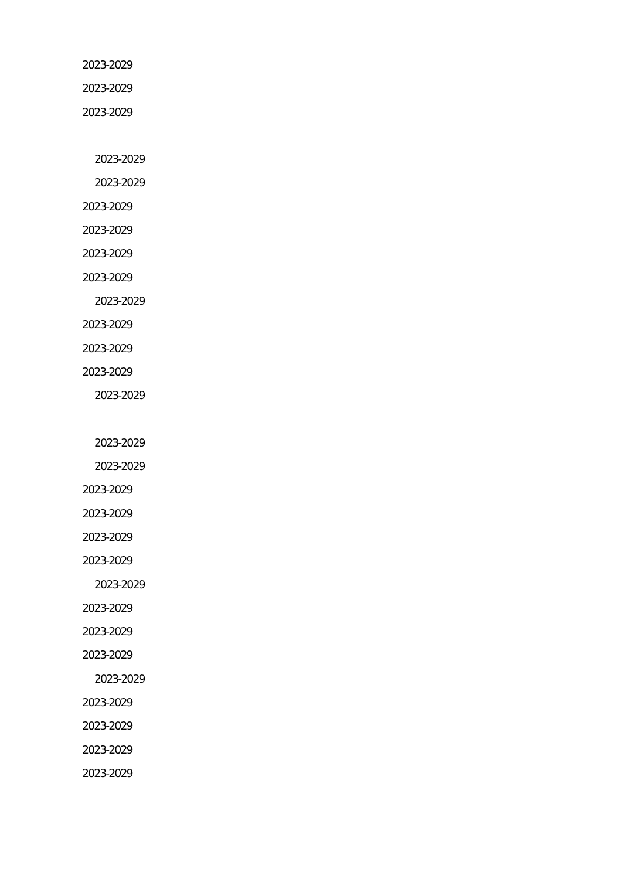2023-2029
2023-2029
2023-2029
2023-2029
2023-2029
2023-2029
2023-2029
2023-2029
2023-2029
2023-2029
2023-2029
2023-2029
2023-2029
2023-2029
2023-2029
2023-2029
2023-2029
2023-2029
2023-2029
2023-2029
2023-2029
2023-2029
2023-2029
2023-2029
2023-2029
2023-2029
2023-2029
2023-2029
2023-2029